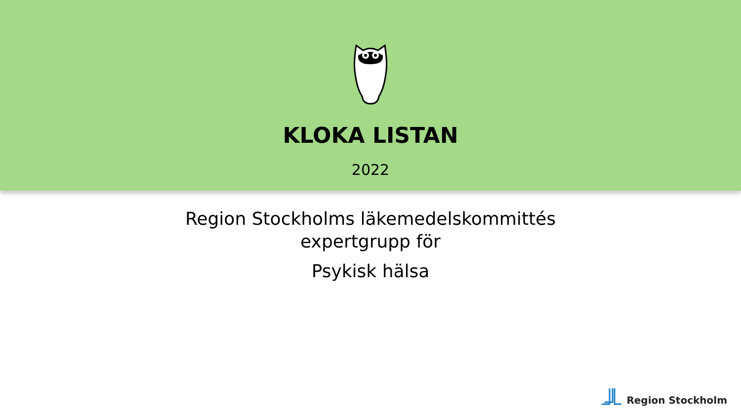KLOKA LISTAN
2022
Region Stockholms läkemedelskommittés
expertgrupp för
Psykisk hälsa
Region Stockholm